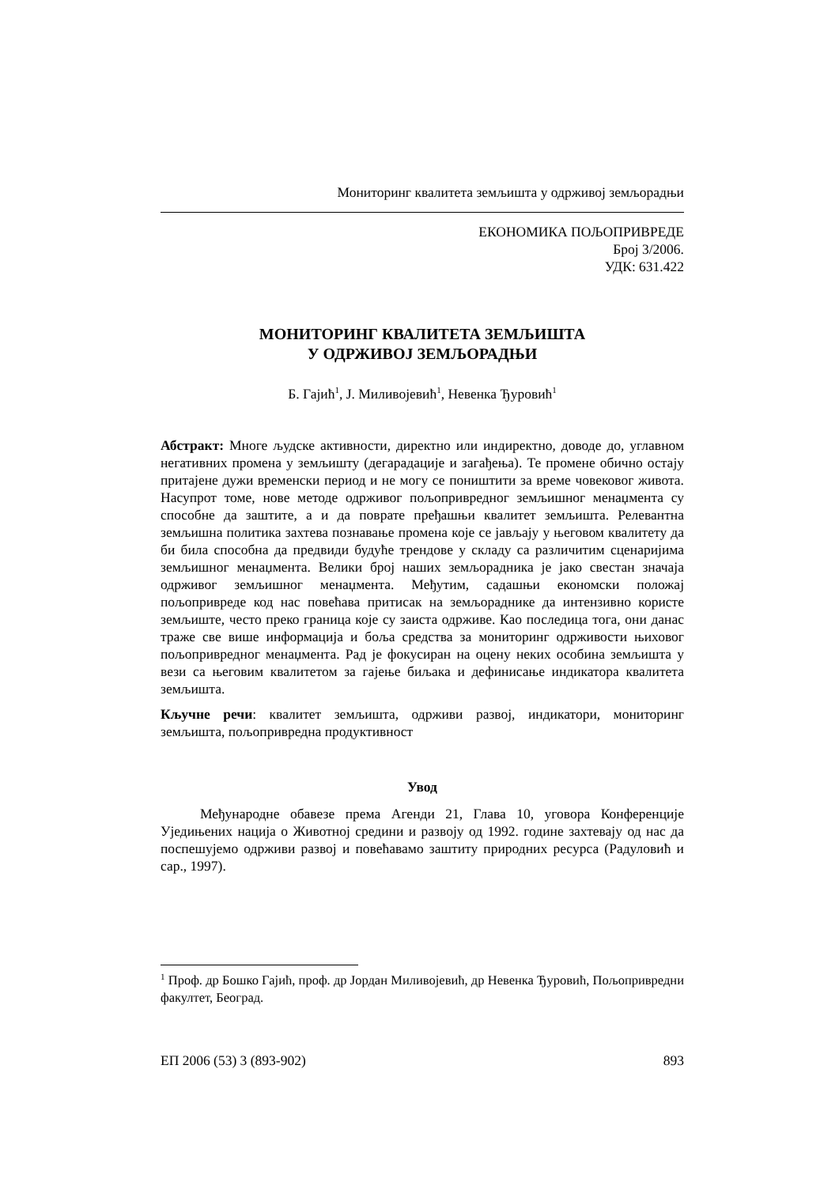Мониторинг квалитета земљишта у одрживој земљорадњи
ЕКОНОМИКА ПОЉОПРИВРЕДЕ
Број 3/2006.
УДК: 631.422
МОНИТОРИНГ КВАЛИТЕТА ЗЕМЉИШТА
У ОДРЖИВОЈ ЗЕМЉОРАДЊИ
Б. Гајић<sup>1</sup>, Ј. Миливојевић<sup>1</sup>, Невенка Ђуровић<sup>1</sup>
Абстракт: Многе људске активности, директно или индиректно, доводе до, углавном негативних промена у земљишту (дегарадације и загађења). Те промене обично остају притајене дужи временски период и не могу се поништити за време човековог живота. Насупрот томе, нове методе одрживог пољопривредног земљишног менаџмента су способне да заштите, а и да поврате пређашњи квалитет земљишта. Релевантна земљишна политика захтева познавање промена које се јављају у његовом квалитету да би била способна да предвиди будуће трендове у складу са различитим сценаријима земљишног менаџмента. Велики број наших земљорадника је јако свестан значаја одрживог земљишног менаџмента. Међутим, садашњи економски положај пољопривреде код нас повећава притисак на земљораднике да интензивно користе земљиште, често преко граница које су заиста одрживе. Као последица тога, они данас траже све више информација и боља средства за мониторинг одрживости њиховог пољопривредног менаџмента. Рад је фокусиран на оцену неких особина земљишта у вези са његовим квалитетом за гајење биљака и дефинисање индикатора квалитета земљишта.
Кључне речи: квалитет земљишта, одрживи развој, индикатори, мониторинг земљишта, пољопривредна продуктивност
Увод
Међународне обавезе према Агенди 21, Глава 10, уговора Конференције Уједињених нација о Животној средини и развоју од 1992. године захтевају од нас да поспешујемо одрживи развој и повећавамо заштиту природних ресурса (Радуловић и сар., 1997).
<sup>1</sup> Проф. др Бошко Гајић, проф. др Јордан Миливојевић, др Невенка Ђуровић, Пољопривредни факултет, Београд.
ЕП 2006 (53) 3 (893-902) 893